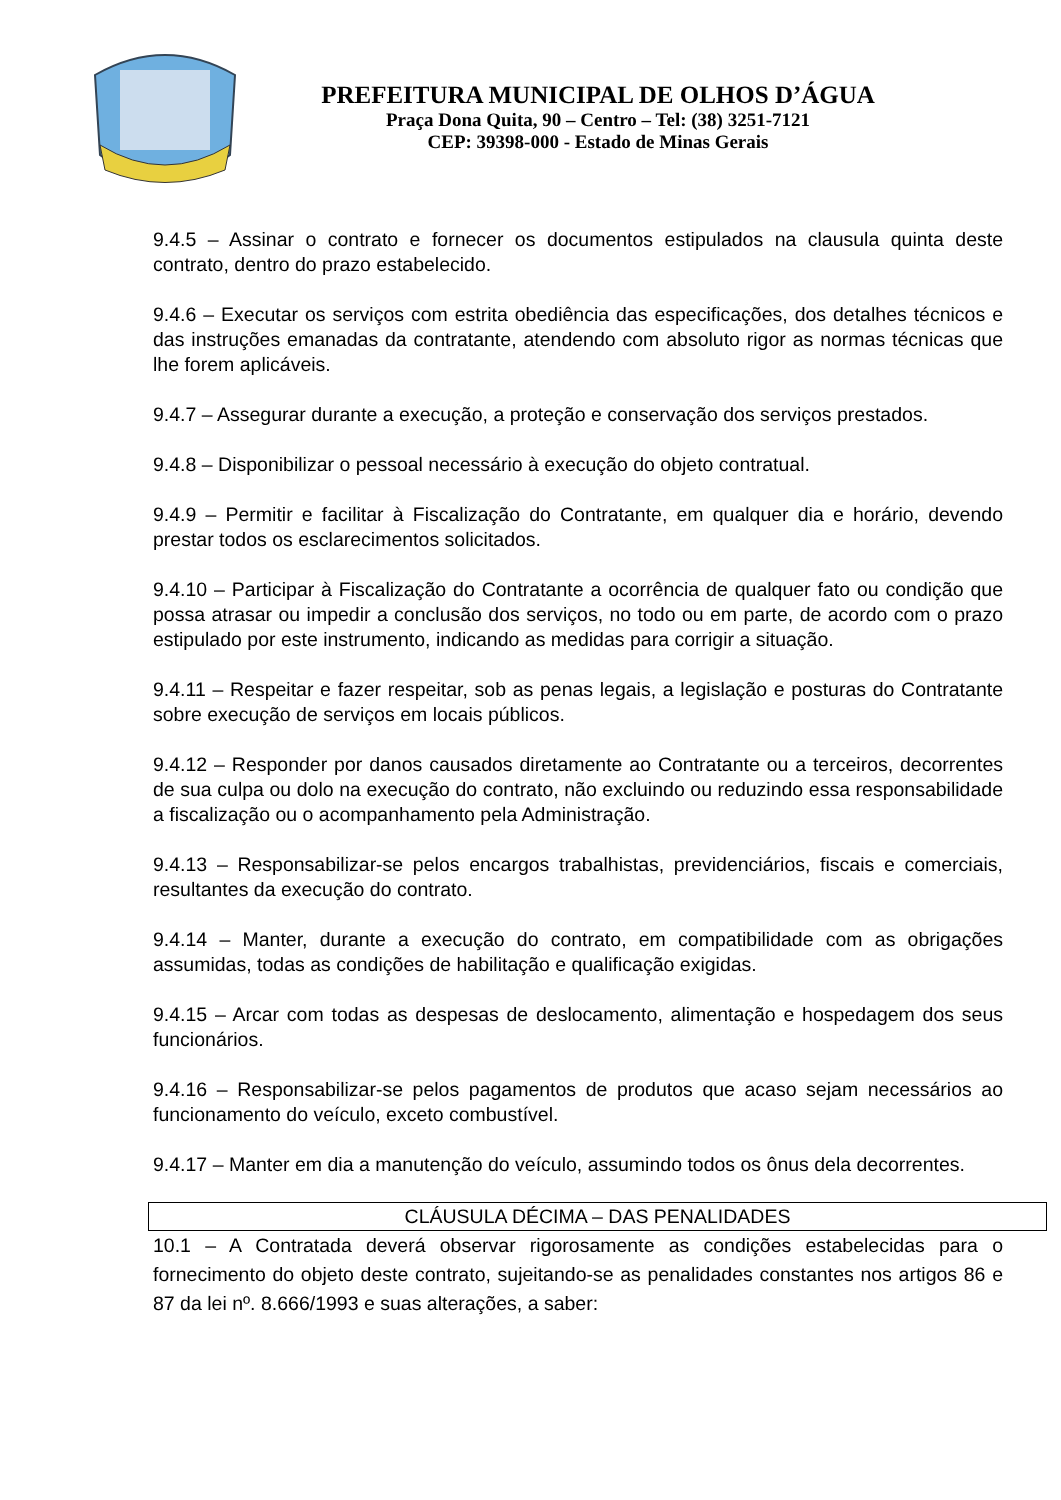PREFEITURA MUNICIPAL DE OLHOS D’ÁGUA
Praça Dona Quita, 90 – Centro – Tel: (38) 3251-7121
CEP: 39398-000 - Estado de Minas Gerais
9.4.5 – Assinar o contrato e fornecer os documentos estipulados na clausula quinta deste contrato, dentro do prazo estabelecido.
9.4.6 – Executar os serviços com estrita obediência das especificações, dos detalhes técnicos e das instruções emanadas da contratante, atendendo com absoluto rigor as normas técnicas que lhe forem aplicáveis.
9.4.7 – Assegurar durante a execução, a proteção e conservação dos serviços prestados.
9.4.8 – Disponibilizar o pessoal necessário à execução do objeto contratual.
9.4.9 – Permitir e facilitar à Fiscalização do Contratante, em qualquer dia e horário, devendo prestar todos os esclarecimentos solicitados.
9.4.10 – Participar à Fiscalização do Contratante a ocorrência de qualquer fato ou condição que possa atrasar ou impedir a conclusão dos serviços, no todo ou em parte, de acordo com o prazo estipulado por este instrumento, indicando as medidas para corrigir a situação.
9.4.11 – Respeitar e fazer respeitar, sob as penas legais, a legislação e posturas do Contratante sobre execução de serviços em locais públicos.
9.4.12 – Responder por danos causados diretamente ao Contratante ou a terceiros, decorrentes de sua culpa ou dolo na execução do contrato, não excluindo ou reduzindo essa responsabilidade a fiscalização ou o acompanhamento pela Administração.
9.4.13 – Responsabilizar-se pelos encargos trabalhistas, previdenciários, fiscais e comerciais, resultantes da execução do contrato.
9.4.14 – Manter, durante a execução do contrato, em compatibilidade com as obrigações assumidas, todas as condições de habilitação e qualificação exigidas.
9.4.15 – Arcar com todas as despesas de deslocamento, alimentação e hospedagem dos seus funcionários.
9.4.16 – Responsabilizar-se pelos pagamentos de produtos que acaso sejam necessários ao funcionamento do veículo, exceto combustível.
9.4.17 – Manter em dia a manutenção do veículo, assumindo todos os ônus dela decorrentes.
CLÁUSULA DÉCIMA – DAS PENALIDADES
10.1 – A Contratada deverá observar rigorosamente as condições estabelecidas para o fornecimento do objeto deste contrato, sujeitando-se as penalidades constantes nos artigos 86 e 87 da lei nº. 8.666/1993 e suas alterações, a saber: